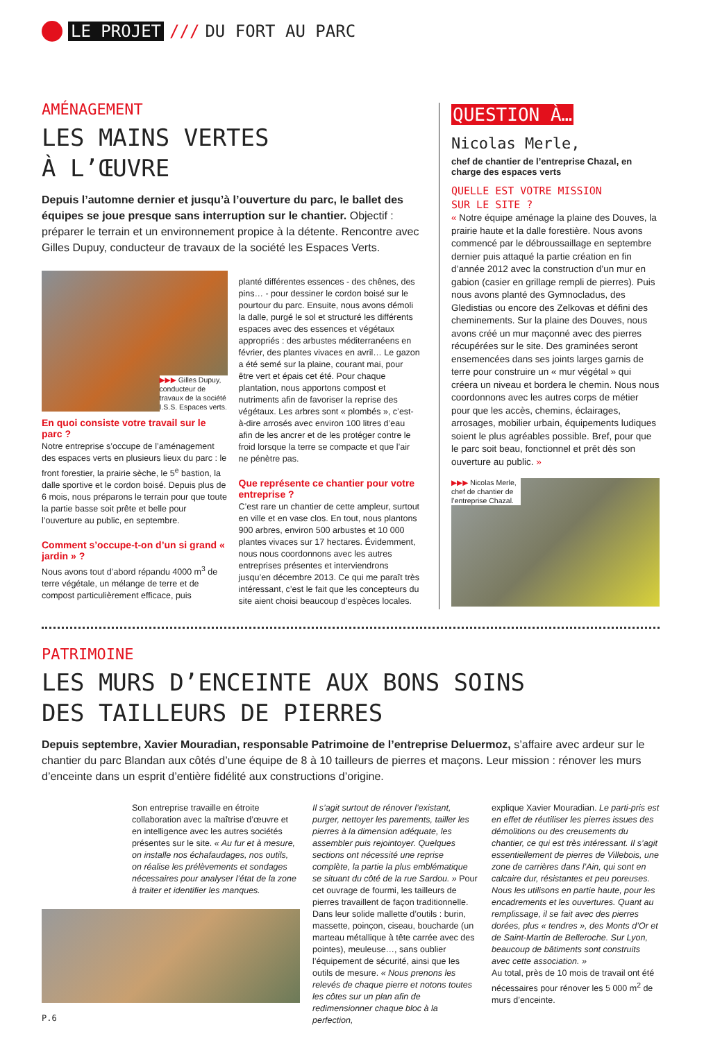LE PROJET /// DU FORT AU PARC
AMÉNAGEMENT
LES MAINS VERTES
À L’ŒUVRE
Depuis l’automne dernier et jusqu’à l’ouverture du parc, le ballet des équipes se joue presque sans interruption sur le chantier. Objectif : préparer le terrain et un environnement propice à la détente. Rencontre avec Gilles Dupuy, conducteur de travaux de la société les Espaces Verts.
▶▶▶ Gilles Dupuy, conducteur de travaux de la société I.S.S. Espaces verts.
En quoi consiste votre travail sur le parc ?
Notre entreprise s’occupe de l’aménagement des espaces verts en plusieurs lieux du parc : le front forestier, la prairie sèche, le 5<sup>e</sup> bastion, la dalle sportive et le cordon boisé. Depuis plus de 6 mois, nous préparons le terrain pour que toute la partie basse soit prête et belle pour l’ouverture au public, en septembre.
Comment s’occupe-t-on d’un si grand « jardin » ?
Nous avons tout d’abord répandu 4000 m<sup>3</sup> de terre végétale, un mélange de terre et de compost particulièrement efficace, puis
planté différentes essences - des chênes, des pins… - pour dessiner le cordon boisé sur le pourtour du parc. Ensuite, nous avons démoli la dalle, purgé le sol et structuré les différents espaces avec des essences et végétaux appropriés : des arbustes méditerranéens en février, des plantes vivaces en avril… Le gazon a été semé sur la plaine, courant mai, pour être vert et épais cet été. Pour chaque plantation, nous apportons compost et nutriments afin de favoriser la reprise des végétaux. Les arbres sont « plombés », c’est-à-dire arrosés avec environ 100 litres d’eau afin de les ancrer et de les protéger contre le froid lorsque la terre se compacte et que l’air ne pénètre pas.
Que représente ce chantier pour votre entreprise ?
C’est rare un chantier de cette ampleur, surtout en ville et en vase clos. En tout, nous plantons 900 arbres, environ 500 arbustes et 10 000 plantes vivaces sur 17 hectares. Évidemment, nous nous coordonnons avec les autres entreprises présentes et interviendrons jusqu’en décembre 2013. Ce qui me paraît très intéressant, c’est le fait que les concepteurs du site aient choisi beaucoup d’espèces locales.
QUESTION À…
Nicolas Merle,
chef de chantier de l’entreprise Chazal, en charge des espaces verts
QUELLE EST VOTRE MISSION
SUR LE SITE ?
« Notre équipe aménage la plaine des Douves, la prairie haute et la dalle forestière. Nous avons commencé par le débroussaillage en septembre dernier puis attaqué la partie création en fin d’année 2012 avec la construction d’un mur en gabion (casier en grillage rempli de pierres). Puis nous avons planté des Gymnocladus, des Gledistias ou encore des Zelkovas et défini des cheminements. Sur la plaine des Douves, nous avons créé un mur maçonné avec des pierres récupérées sur le site. Des graminées seront ensemencées dans ses joints larges garnis de terre pour construire un « mur végétal » qui créera un niveau et bordera le chemin. Nous nous coordonnons avec les autres corps de métier pour que les accès, chemins, éclairages, arrosages, mobilier urbain, équipements ludiques soient le plus agréables possible. Bref, pour que le parc soit beau, fonctionnel et prêt dès son ouverture au public. »
▶▶▶ Nicolas Merle, chef de chantier de l’entreprise Chazal.
PATRIMOINE
LES MURS D’ENCEINTE AUX BONS SOINS
DES TAILLEURS DE PIERRES
Depuis septembre, Xavier Mouradian, responsable Patrimoine de l’entreprise Deluermoz, s’affaire avec ardeur sur le chantier du parc Blandan aux côtés d’une équipe de 8 à 10 tailleurs de pierres et maçons. Leur mission : rénover les murs d’enceinte dans un esprit d’entière fidélité aux constructions d’origine.
Son entreprise travaille en étroite collaboration avec la maîtrise d’œuvre et en intelligence avec les autres sociétés présentes sur le site. « Au fur et à mesure, on installe nos échafaudages, nos outils, on réalise les prélèvements et sondages nécessaires pour analyser l’état de la zone à traiter et identifier les manques.
Il s’agit surtout de rénover l’existant, purger, nettoyer les parements, tailler les pierres à la dimension adéquate, les assembler puis rejointoyer. Quelques sections ont nécessité une reprise complète, la partie la plus emblématique se situant du côté de la rue Sardou. » Pour cet ouvrage de fourmi, les tailleurs de pierres travaillent de façon traditionnelle. Dans leur solide mallette d’outils : burin, massette, poinçon, ciseau, boucharde (un marteau métallique à tête carrée avec des pointes), meuleuse…, sans oublier l’équipement de sécurité, ainsi que les outils de mesure. « Nous prenons les relevés de chaque pierre et notons toutes les côtes sur un plan afin de redimensionner chaque bloc à la perfection,
explique Xavier Mouradian. Le parti-pris est en effet de réutiliser les pierres issues des démolitions ou des creusements du chantier, ce qui est très intéressant. Il s’agit essentiellement de pierres de Villebois, une zone de carrières dans l’Ain, qui sont en calcaire dur, résistantes et peu poreuses. Nous les utilisons en partie haute, pour les encadrements et les ouvertures. Quant au remplissage, il se fait avec des pierres dorées, plus « tendres », des Monts d’Or et de Saint-Martin de Belleroche. Sur Lyon, beaucoup de bâtiments sont construits avec cette association. »
Au total, près de 10 mois de travail ont été nécessaires pour rénover les 5 000 m<sup>2</sup> de murs d’enceinte.
P.6